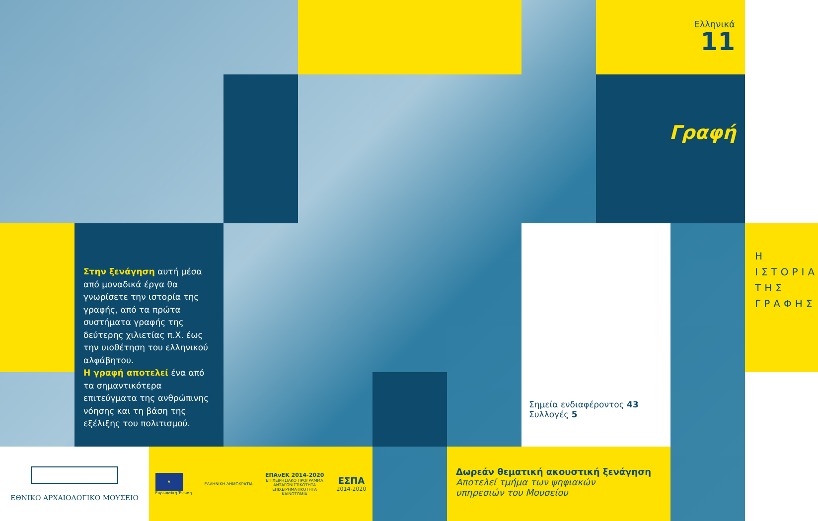Ελληνικά
11
Γραφή
Η ΙΣΤΟΡΙΑ
ΤΗΣ ΓΡΑΦΗΣ
Στην ξενάγηση αυτή μέσα από μοναδικά έργα θα γνωρίσετε την ιστορία της γραφής, από τα πρώτα συστήματα γραφής της δεύτερης χιλιετίας π.Χ. έως την υιοθέτηση του ελληνικού αλφάβητου.
Η γραφή αποτελεί ένα από τα σημαντικότερα επιτεύγματα της ανθρώπινης νόησης και τη βάση της εξέλιξης του πολιτισμού.
Σημεία ενδιαφέροντος 43
Συλλογές 5
ΕΘΝΙΚΟ ΑΡΧΑΙΟΛΟΓΙΚΟ ΜΟΥΣΕΙΟ
★
Ευρωπαϊκή Ένωση
ΕΛΛΗΝΙΚΗ ΔΗΜΟΚΡΑΤΙΑ
ΕΠΑνΕΚ 2014-2020
ΕΠΙΧΕΙΡΗΣΙΑΚΟ ΠΡΟΓΡΑΜΜΑ
ΑΝΤΑΓΩΝΙΣΤΙΚΟΤΗΤΑ
ΕΠΙΧΕΙΡΗΜΑΤΙΚΟΤΗΤΑ
ΚΑΙΝΟΤΟΜΙΑ
ΕΣΠΑ
2014-2020
Δωρεάν θεματική ακουστική ξενάγηση
Αποτελεί τμήμα των ψηφιακών
υπηρεσιών του Μουσείου